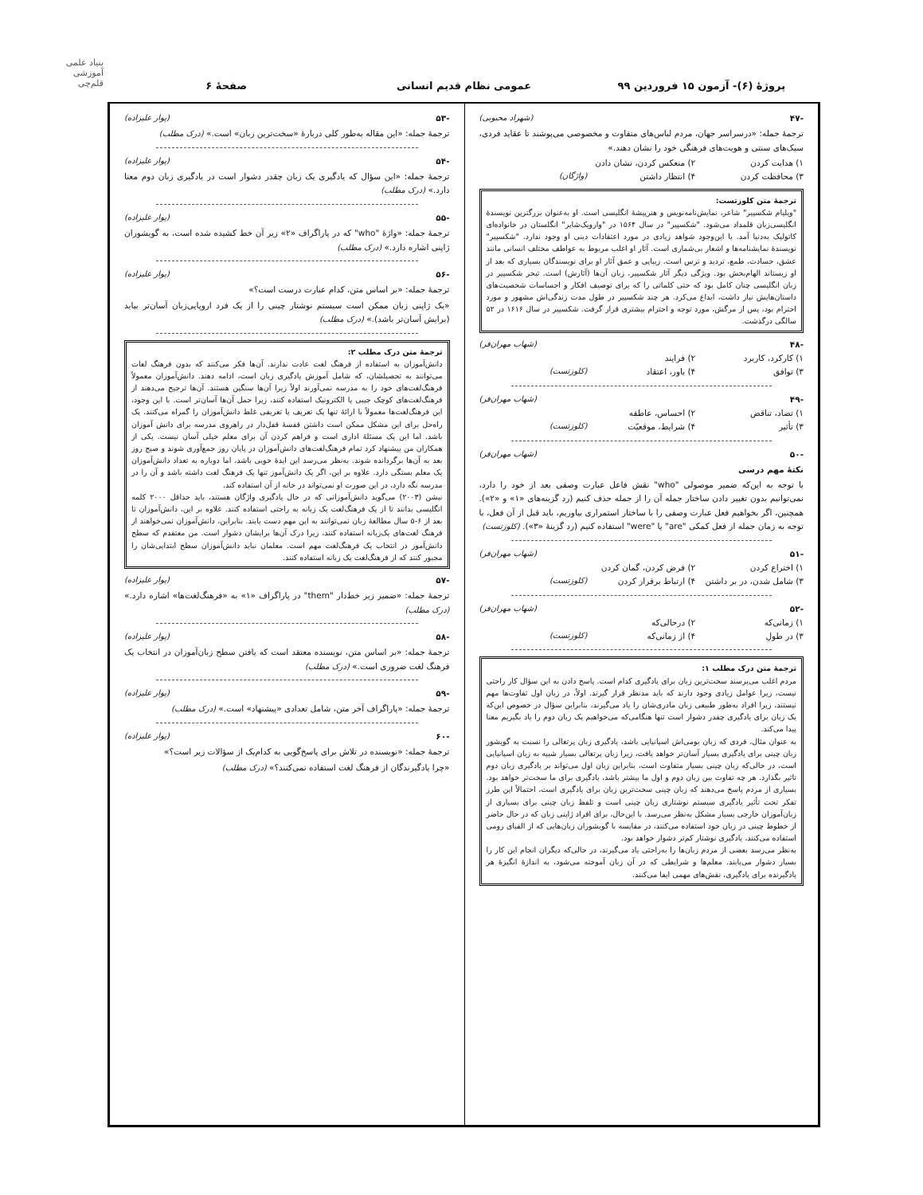بنیاد علمی آموزشی قلم‌چی
پروژهٔ (۶)- آزمون ۱۵ فروردین ۹۹
عمومی نظام قدیم انسانی صفحهٔ ۶
-۴۷ (شهراد محبوبی)
ترجمهٔ جمله: «درسراسر جهان، مردم لباس‌های متفاوت و مخصوصی می‌پوشند تا عقاید فردی، سبک‌های سنتی و هویت‌های فرهنگی خود را نشان دهند.»
۱) هدایت کردن ۲) منعکس کردن، نشان دادن ۳) محافظت کردن ۴) انتظار داشتن (واژگان)
ترجمهٔ متن کلوزتست:
"ویلیام شکسپیر" شاعر، نمایش‌نامه‌نویس و هنرپیشهٔ انگلیسی است. او به‌عنوان بزرگترین نویسندهٔ انگلیسی‌زبان قلمداد می‌شود. "شکسپیر" در سال ۱۵۶۴ در "وارویک‌شایر" انگلستان در خانواده‌ای کاتولیک به‌دنیا آمد. با این‌وجود شواهد زیادی در مورد اعتقادات دینی او وجود ندارد. "شکسپیر" نویسندهٔ نمایشنامه‌ها و اشعار بی‌شماری است. آثار او اغلب مربوط به عواطف مختلف انسانی مانند عشق، حسادت، طمع، تردید و ترس است. زیبایی و عمق آثار او برای نویسندگان بسیاری که بعد از او زیستاند الهام‌بخش بود. ویژگی دیگر آثار شکسپیر، زبان آن‌ها (آثارش) است. تبحر شکسپیر در زبان انگلیسی چنان کامل بود که حتی کلماتی را که برای توصیف افکار و احساسات شخصیت‌های داستان‌هایش نیاز داشت، ابداع می‌کرد. هر چند شکسپیر در طول مدت زندگی‌اش مشهور و مورد احترام بود، پس از مرگش، مورد توجه و احترام بیشتری قرار گرفت. شکسپیر در سال ۱۶۱۶ در ۵۲ سالگی درگذشت.
-۴۸ (شهاب مهران‌فر)
۱) کارکرد، کاربرد ۲) فرایند ۳) توافق ۴) باور، اعتقاد (کلوزتست)
-۴۹ (شهاب مهران‌فر)
۱) تضاد، تناقض ۲) احساس، عاطفه ۳) تأثیر ۴) شرایط، موقعیّت (کلوزتست)
-۵۰ (شهاب مهران‌فر)
نکتهٔ مهم درسی
با توجه به این‌که ضمیر موصولی "who" نقش فاعل عبارت وصفی بعد از خود را دارد، نمی‌توانیم بدون تغییر دادن ساختار جمله آن را از جمله حذف کنیم (رد گزینه‌های «۱» و «۲»). همچنین، اگر بخواهیم فعل عبارت وصفی را با ساختار استمراری بیاوریم، باید قبل از آن فعل، با توجه به زمان جمله از فعل کمکی "are" یا "were" استفاده کنیم (رد گزینهٔ «۳»). (کلوزتست)
-۵۱ (شهاب مهران‌فر)
۱) اختراع کردن ۲) فرض کردن، گمان کردن ۳) شامل شدن، در بر داشتن ۴) ارتباط برقرار کردن (کلوزتست)
-۵۲ (شهاب مهران‌فر)
۱) زمانی‌که ۲) درحالی‌که ۳) در طولِ ۴) از زمانی‌که (کلوزتست)
ترجمهٔ متن درک مطلب ۱:
مردم اغلب می‌پرسند سخت‌ترین زبان برای یادگیری کدام است. پاسخ دادن به این سؤال کار راحتی نیست، زیرا عوامل زیادی وجود دارند که باید مدنظر قرار گیرند. اولاً، در زبان اول تفاوت‌ها مهم نیستند، زیرا افراد به‌طور طبیعی زبان مادری‌شان را یاد می‌گیرند، بنابراین سؤال در خصوص این‌که یک زبان برای یادگیری چقدر دشوار است تنها هنگامی‌که می‌خواهیم یک زبان دوم را یاد بگیریم معنا پیدا می‌کند.
به عنوان مثال، فردی که زبان بومی‌اش اسپانیایی باشد، یادگیری زبان پرتغالی را نسبت به گویشور زبان چینی برای یادگیری بسیار آسان‌تر خواهد یافت، زیرا زبان پرتغالی بسیار شبیه به زبان اسپانیایی است، در حالی‌که زبان چینی بسیار متفاوت است، بنابراین زبان اول می‌تواند بر یادگیری زبان دوم تاثیر بگذارد. هر چه تفاوت بین زبان دوم و اول ما بیشتر باشد، یادگیری برای ما سخت‌تر خواهد بود. بسیاری از مردم پاسخ می‌دهند که زبان چینی سخت‌ترین زبان برای یادگیری است، احتمالاً این طرز تفکر تحت تأثیر یادگیری سیستم نوشتاری زبان چینی است و تلفظ زبان چینی برای بسیاری از زبان‌آموزان خارجی بسیار مشکل به‌نظر می‌رسد. با این‌حال، برای افراد ژاپنی زبان که در حال حاضر از خطوط چینی در زبان خود استفاده می‌کنند، در مقایسه با گویشوران زبان‌هایی که از الفبای رومی استفاده می‌کنند، یادگیری نوشتار کم‌تر دشوار خواهد بود.
به‌نظر می‌رسد بعضی از مردم زبان‌ها را به‌راحتی یاد می‌گیرند، در حالی‌که دیگران انجام این کار را بسیار دشوار می‌یابند. معلم‌ها و شرایطی که در آن زبان آموخته می‌شود، به اندازهٔ انگیزهٔ هر یادگیرنده برای یادگیری، نقش‌های مهمی ایفا می‌کنند.
-۵۳ (پوار علیزاده)
ترجمهٔ جمله: «این مقاله به‌طور کلی دربارهٔ «سخت‌ترین زبان» است.» (درک مطلب)
-۵۴ (پوار علیزاده)
ترجمهٔ جمله: «این سؤال که یادگیری یک زبان چقدر دشوار است در یادگیری زبان دوم معنا دارد.» (درک مطلب)
-۵۵ (پوار علیزاده)
ترجمهٔ جمله: «واژهٔ "who" که در پاراگراف «۲» زیر آن خط کشیده شده است، به گویشوران ژاپنی اشاره دارد.» (درک مطلب)
-۵۶ (پوار علیزاده)
ترجمهٔ جمله: «بر اساس متن، کدام عبارت درست است؟»
«یک ژاپنی زبان ممکن است سیستم نوشتار چینی را از یک فرد اروپایی‌زبان آسان‌تر بیابد (برایش آسان‌تر باشد).» (درک مطلب)
ترجمهٔ متن درک مطلب ۲:
دانش‌آموزان به استفاده از فرهنگ لغت عادت ندارند. آن‌ها فکر می‌کنند که بدون فرهنگ لغات می‌توانند به تحصیلشان، که شامل آموزش یادگیری زبان است، ادامه دهند. دانش‌آموزان معمولاً فرهنگ‌لغت‌های خود را به مدرسه نمی‌آورند اولاً زیرا آن‌ها سنگین هستند. آن‌ها ترجیح می‌دهند از فرهنگ‌لغت‌های کوچک جیبی یا الکترونیک استفاده کنند، زیرا حمل آن‌ها آسان‌تر است. با این وجود، این فرهنگ‌لغت‌ها معمولاً با ارائهٔ تنها یک تعریف یا تعریفی غلط دانش‌آموزان را گمراه می‌کنند. یک راه‌حل برای این مشکل ممکن است داشتن قفسهٔ قفل‌دار در راهروی مدرسه برای دانش آموزان باشد. اما این یک مسئلهٔ اداری است و فراهم کردن آن برای معلم خیلی آسان نیست. یکی از همکاران من پیشنهاد کرد تمام فرهنگ‌لغت‌های دانش‌آموزان در پایان روز جمع‌آوری شوند و صبح روز بعد به آن‌ها برگردانده شوند. به‌نظر می‌رسد این ایدهٔ خوبی باشد، اما دوباره به تعداد دانش‌آموزان یک معلم بستگی دارد. علاوه بر این، اگر یک دانش‌آموز تنها یک فرهنگ لغت داشته باشد و آن را در مدرسه نگه دارد، در این صورت او نمی‌تواند در خانه از آن استفاده کند.
نیشن (۲۰۰۳) می‌گوید دانش‌آموزانی که در حال یادگیری واژگان هستند، باید حداقل ۲۰۰۰ کلمه انگلیسی بدانند تا از یک فرهنگ‌لغت یک زبانه به راحتی استفاده کنند. علاوه بر این، دانش‌آموزان تا بعد از ۶-۵ سال مطالعهٔ زبان نمی‌توانند به این مهم دست یابند. بنابراین، دانش‌آموزان نمی‌خواهند از فرهنگ لغت‌های یک‌زبانه استفاده کنند، زیرا درک آن‌ها برایشان دشوار است. من معتقدم که سطح دانش‌آموز در انتخاب یک فرهنگ‌لغت مهم است. معلمان نباید دانش‌آموزان سطح ابتدایی‌شان را مجبور کنند که از فرهنگ‌لغت یک زبانه استفاده کنند.
-۵۷ (پوار علیزاده)
ترجمهٔ جمله: «ضمیر زیر خط‌دار "them" در پاراگراف «۱» به «فرهنگ‌لغت‌ها» اشاره دارد.» (درک مطلب)
-۵۸ (پوار علیزاده)
ترجمهٔ جمله: «بر اساس متن، نویسنده معتقد است که یافتن سطح زبان‌آموزان در انتخاب یک فرهنگ لغت ضروری است.» (درک مطلب)
-۵۹ (پوار علیزاده)
ترجمهٔ جمله: «پاراگراف آخر متن، شامل تعدادی «پیشنهاد» است.» (درک مطلب)
-۶۰ (پوار علیزاده)
ترجمهٔ جمله: «نویسنده در تلاش برای پاسخ‌گویی به کدام‌یک از سؤالات زیر است؟»
«چرا یادگیرندگان از فرهنگ لغت استفاده نمی‌کنند؟» (درک مطلب)